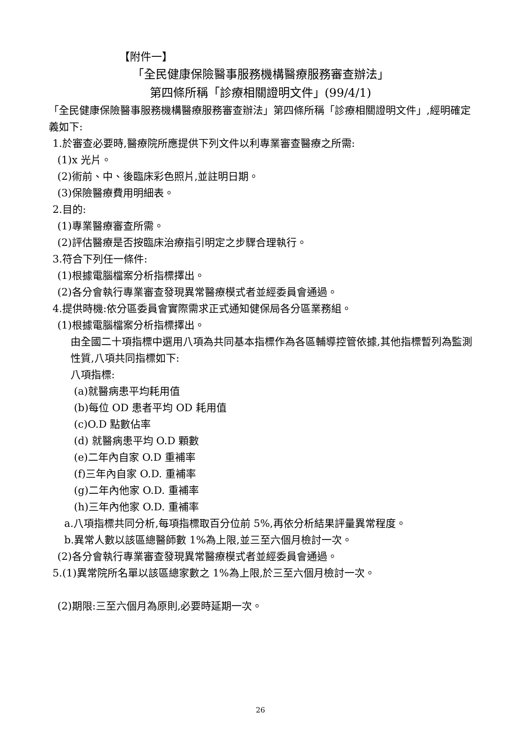【附件一】
「全民健康保險醫事服務機構醫療服務審查辦法」
第四條所稱「診療相關證明文件」(99/4/1)
「全民健康保險醫事服務機構醫療服務審查辦法」第四條所稱「診療相關證明文件」,經明確定義如下:
1.於審查必要時,醫療院所應提供下列文件以利專業審查醫療之所需:
(1)x 光片。
(2)術前、中、後臨床彩色照片,並註明日期。
(3)保險醫療費用明細表。
2.目的:
(1)專業醫療審查所需。
(2)評估醫療是否按臨床治療指引明定之步驟合理執行。
3.符合下列任一條件:
(1)根據電腦檔案分析指標擇出。
(2)各分會執行專業審查發現異常醫療模式者並經委員會通過。
4.提供時機:依分區委員會實際需求正式通知健保局各分區業務組。
(1)根據電腦檔案分析指標擇出。
由全國二十項指標中選用八項為共同基本指標作為各區輔導控管依據,其他指標暫列為監測性質,八項共同指標如下:
八項指標:
(a)就醫病患平均耗用值
(b)每位 OD 患者平均 OD 耗用值
(c)O.D 點數佔率
(d) 就醫病患平均 O.D 顆數
(e)二年內自家 O.D 重補率
(f)三年內自家 O.D. 重補率
(g)二年內他家 O.D. 重補率
(h)三年內他家 O.D. 重補率
a.八項指標共同分析,每項指標取百分位前 5%,再依分析結果評量異常程度。
b.異常人數以該區總醫師數 1%為上限,並三至六個月檢討一次。
(2)各分會執行專業審查發現異常醫療模式者並經委員會通過。
5.(1)異常院所名單以該區總家數之 1%為上限,於三至六個月檢討一次。
(2)期限:三至六個月為原則,必要時延期一次。
26